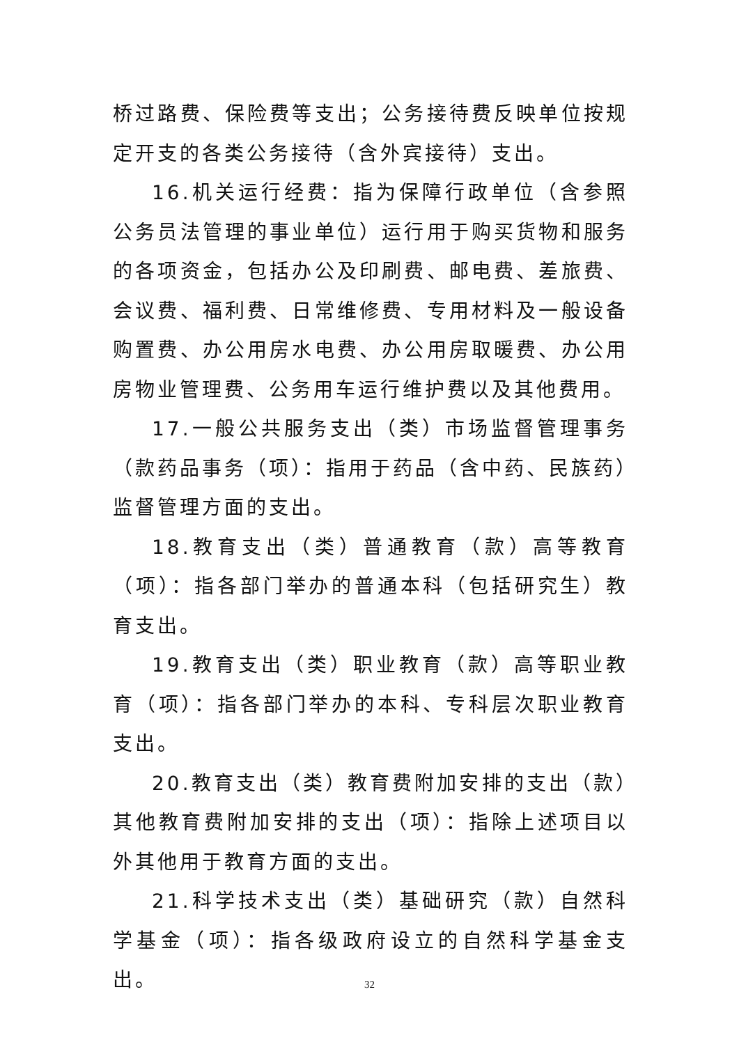桥过路费、保险费等支出；公务接待费反映单位按规定开支的各类公务接待（含外宾接待）支出。
16.机关运行经费：指为保障行政单位（含参照公务员法管理的事业单位）运行用于购买货物和服务的各项资金，包括办公及印刷费、邮电费、差旅费、会议费、福利费、日常维修费、专用材料及一般设备购置费、办公用房水电费、办公用房取暖费、办公用房物业管理费、公务用车运行维护费以及其他费用。
17.一般公共服务支出（类）市场监督管理事务（款药品事务（项）：指用于药品（含中药、民族药）监督管理方面的支出。
18.教育支出（类）普通教育（款）高等教育（项）：指各部门举办的普通本科（包括研究生）教育支出。
19.教育支出（类）职业教育（款）高等职业教育（项）：指各部门举办的本科、专科层次职业教育支出。
20.教育支出（类）教育费附加安排的支出（款）其他教育费附加安排的支出（项）：指除上述项目以外其他用于教育方面的支出。
21.科学技术支出（类）基础研究（款）自然科学基金（项）：指各级政府设立的自然科学基金支出。
32